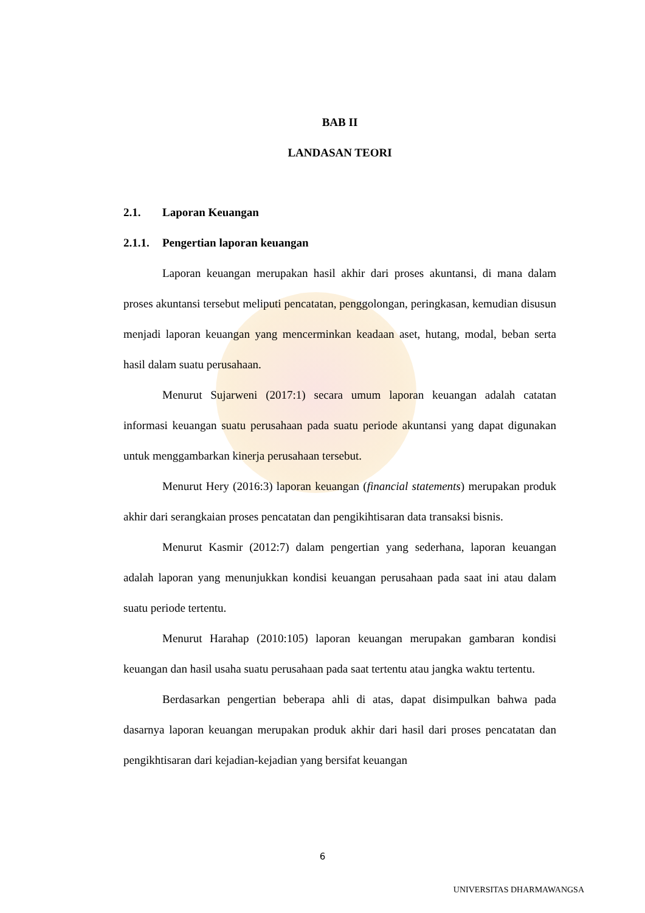BAB II
LANDASAN TEORI
2.1. Laporan Keuangan
2.1.1. Pengertian laporan keuangan
Laporan keuangan merupakan hasil akhir dari proses akuntansi, di mana dalam proses akuntansi tersebut meliputi pencatatan, penggolongan, peringkasan, kemudian disusun menjadi laporan keuangan yang mencerminkan keadaan aset, hutang, modal, beban serta hasil dalam suatu perusahaan.
Menurut Sujarweni (2017:1) secara umum laporan keuangan adalah catatan informasi keuangan suatu perusahaan pada suatu periode akuntansi yang dapat digunakan untuk menggambarkan kinerja perusahaan tersebut.
Menurut Hery (2016:3) laporan keuangan (financial statements) merupakan produk akhir dari serangkaian proses pencatatan dan pengikihtisaran data transaksi bisnis.
Menurut Kasmir (2012:7) dalam pengertian yang sederhana, laporan keuangan adalah laporan yang menunjukkan kondisi keuangan perusahaan pada saat ini atau dalam suatu periode tertentu.
Menurut Harahap (2010:105) laporan keuangan merupakan gambaran kondisi keuangan dan hasil usaha suatu perusahaan pada saat tertentu atau jangka waktu tertentu.
Berdasarkan pengertian beberapa ahli di atas, dapat disimpulkan bahwa pada dasarnya laporan keuangan merupakan produk akhir dari hasil dari proses pencatatan dan pengikhtisaran dari kejadian-kejadian yang bersifat keuangan
6
UNIVERSITAS DHARMAWANGSA